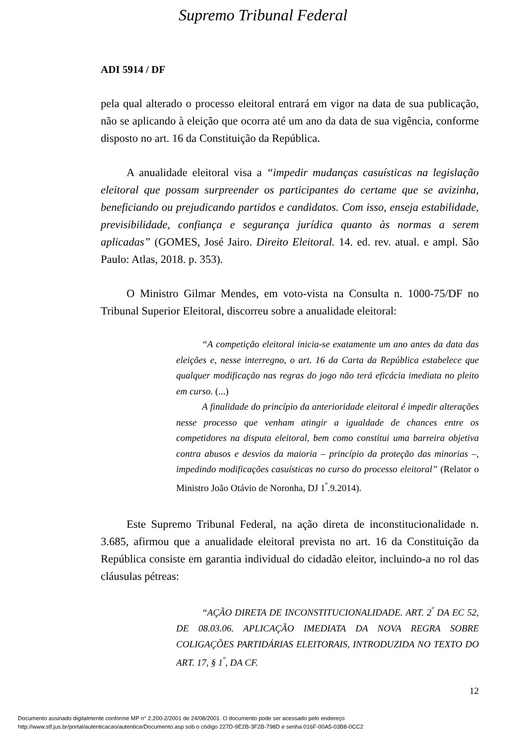Supremo Tribunal Federal
ADI 5914 / DF
pela qual alterado o processo eleitoral entrará em vigor na data de sua publicação, não se aplicando à eleição que ocorra até um ano da data de sua vigência, conforme disposto no art. 16 da Constituição da República.
A anualidade eleitoral visa a “impedir mudanças casuísticas na legislação eleitoral que possam surpreender os participantes do certame que se avizinha, beneficiando ou prejudicando partidos e candidatos. Com isso, enseja estabilidade, previsibilidade, confiança e segurança jurídica quanto às normas a serem aplicadas” (GOMES, José Jairo. Direito Eleitoral. 14. ed. rev. atual. e ampl. São Paulo: Atlas, 2018. p. 353).
O Ministro Gilmar Mendes, em voto-vista na Consulta n. 1000-75/DF no Tribunal Superior Eleitoral, discorreu sobre a anualidade eleitoral:
“A competição eleitoral inicia-se exatamente um ano antes da data das eleições e, nesse interregno, o art. 16 da Carta da República estabelece que qualquer modificação nas regras do jogo não terá eficácia imediata no pleito em curso. (...)
A finalidade do princípio da anterioridade eleitoral é impedir alterações nesse processo que venham atingir a igualdade de chances entre os competidores na disputa eleitoral, bem como constitui uma barreira objetiva contra abusos e desvios da maioria – princípio da proteção das minorias –, impedindo modificações casuísticas no curso do processo eleitoral” (Relator o Ministro João Otávio de Noronha, DJ 1<sup>º</sup>.9.2014).
Este Supremo Tribunal Federal, na ação direta de inconstitucionalidade n. 3.685, afirmou que a anualidade eleitoral prevista no art. 16 da Constituição da República consiste em garantia individual do cidadão eleitor, incluindo-a no rol das cláusulas pétreas:
“AÇÃO DIRETA DE INCONSTITUCIONALIDADE. ART. 2<sup>º</sup> DA EC 52, DE 08.03.06. APLICAÇÃO IMEDIATA DA NOVA REGRA SOBRE COLIGAÇÕES PARTIDÁRIAS ELEITORAIS, INTRODUZIDA NO TEXTO DO ART. 17, § 1<sup>º</sup>, DA CF.
12
Documento assinado digitalmente conforme MP n° 2.200-2/2001 de 24/08/2001. O documento pode ser acessado pelo endereço
http://www.stf.jus.br/portal/autenticacao/autenticarDocumento.asp sob o código 227D-9E2B-3F2B-798D e senha 016F-00A5-03B8-0CC2